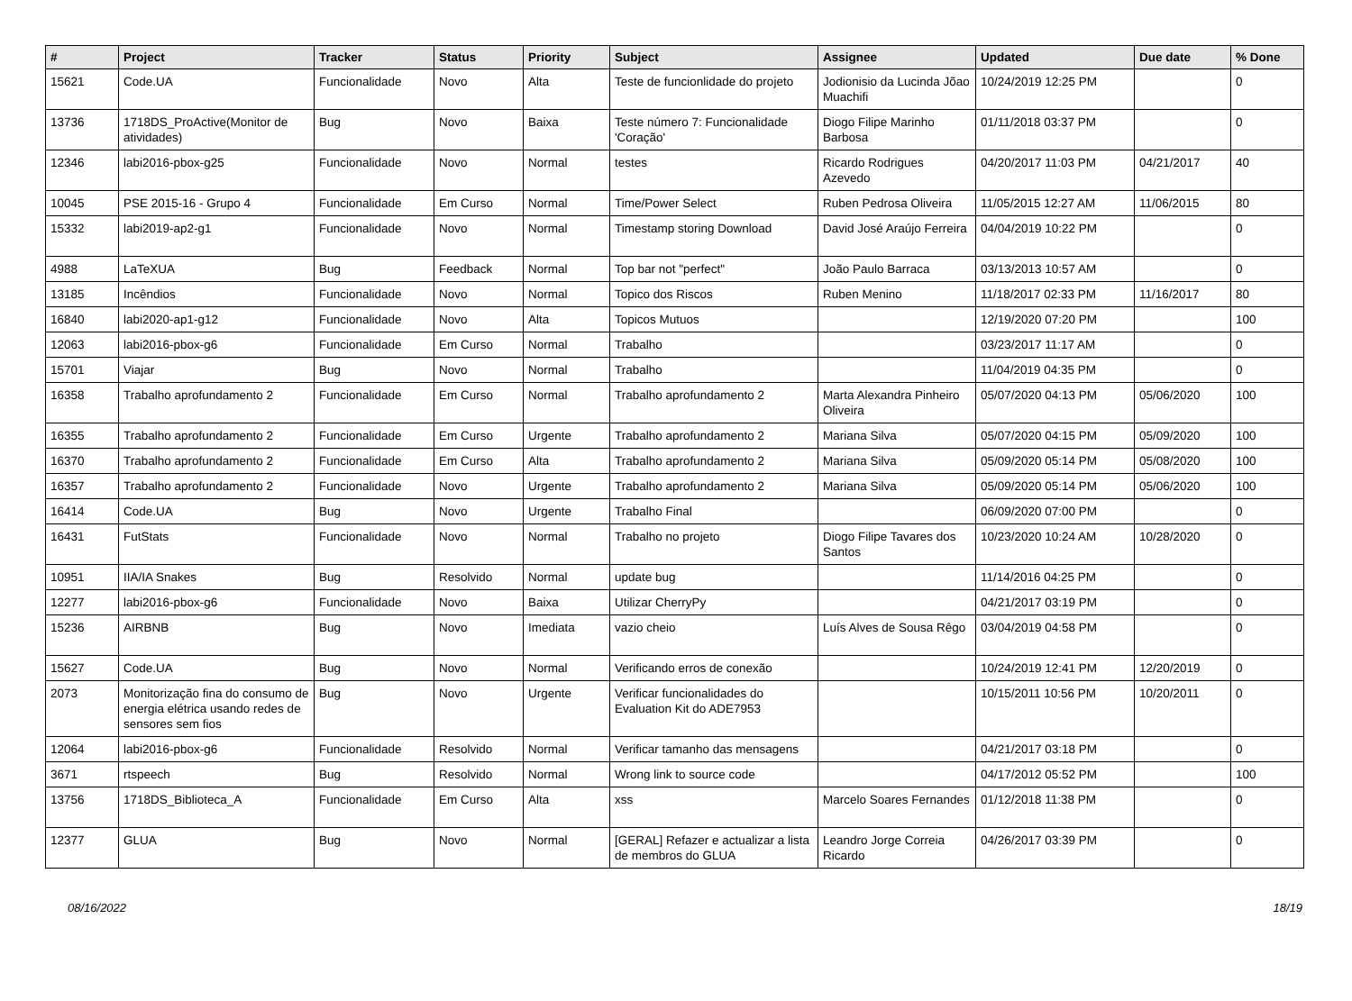| # | Project | Tracker | Status | Priority | Subject | Assignee | Updated | Due date | % Done |
| --- | --- | --- | --- | --- | --- | --- | --- | --- | --- |
| 15621 | Code.UA | Funcionalidade | Novo | Alta | Teste de funcionlidade do projeto | Jodionisio da Lucinda Jõao Muachifi | 10/24/2019 12:25 PM | | 0 |
| 13736 | 1718DS_ProActive(Monitor de atividades) | Bug | Novo | Baixa | Teste número 7: Funcionalidade 'Coração' | Diogo Filipe Marinho Barbosa | 01/11/2018 03:37 PM | | 0 |
| 12346 | labi2016-pbox-g25 | Funcionalidade | Novo | Normal | testes | Ricardo Rodrigues Azevedo | 04/20/2017 11:03 PM | 04/21/2017 | 40 |
| 10045 | PSE 2015-16 - Grupo 4 | Funcionalidade | Em Curso | Normal | Time/Power Select | Ruben Pedrosa Oliveira | 11/05/2015 12:27 AM | 11/06/2015 | 80 |
| 15332 | labi2019-ap2-g1 | Funcionalidade | Novo | Normal | Timestamp storing Download | David José Araújo Ferreira | 04/04/2019 10:22 PM | | 0 |
| 4988 | LaTeXUA | Bug | Feedback | Normal | Top bar not "perfect" | João Paulo Barraca | 03/13/2013 10:57 AM | | 0 |
| 13185 | Incêndios | Funcionalidade | Novo | Normal | Topico dos Riscos | Ruben Menino | 11/18/2017 02:33 PM | 11/16/2017 | 80 |
| 16840 | labi2020-ap1-g12 | Funcionalidade | Novo | Alta | Topicos Mutuos | | 12/19/2020 07:20 PM | | 100 |
| 12063 | labi2016-pbox-g6 | Funcionalidade | Em Curso | Normal | Trabalho | | 03/23/2017 11:17 AM | | 0 |
| 15701 | Viajar | Bug | Novo | Normal | Trabalho | | 11/04/2019 04:35 PM | | 0 |
| 16358 | Trabalho aprofundamento 2 | Funcionalidade | Em Curso | Normal | Trabalho aprofundamento 2 | Marta Alexandra Pinheiro Oliveira | 05/07/2020 04:13 PM | 05/06/2020 | 100 |
| 16355 | Trabalho aprofundamento 2 | Funcionalidade | Em Curso | Urgente | Trabalho aprofundamento 2 | Mariana Silva | 05/07/2020 04:15 PM | 05/09/2020 | 100 |
| 16370 | Trabalho aprofundamento 2 | Funcionalidade | Em Curso | Alta | Trabalho aprofundamento 2 | Mariana Silva | 05/09/2020 05:14 PM | 05/08/2020 | 100 |
| 16357 | Trabalho aprofundamento 2 | Funcionalidade | Novo | Urgente | Trabalho aprofundamento 2 | Mariana Silva | 05/09/2020 05:14 PM | 05/06/2020 | 100 |
| 16414 | Code.UA | Bug | Novo | Urgente | Trabalho Final | | 06/09/2020 07:00 PM | | 0 |
| 16431 | FutStats | Funcionalidade | Novo | Normal | Trabalho no projeto | Diogo Filipe Tavares dos Santos | 10/23/2020 10:24 AM | 10/28/2020 | 0 |
| 10951 | IIA/IA Snakes | Bug | Resolvido | Normal | update bug | | 11/14/2016 04:25 PM | | 0 |
| 12277 | labi2016-pbox-g6 | Funcionalidade | Novo | Baixa | Utilizar CherryPy | | 04/21/2017 03:19 PM | | 0 |
| 15236 | AIRBNB | Bug | Novo | Imediata | vazio cheio | Luís Alves de Sousa Rêgo | 03/04/2019 04:58 PM | | 0 |
| 15627 | Code.UA | Bug | Novo | Normal | Verificando erros de conexão | | 10/24/2019 12:41 PM | 12/20/2019 | 0 |
| 2073 | Monitorização fina do consumo de energia elétrica usando redes de sensores sem fios | Bug | Novo | Urgente | Verificar funcionalidades do Evaluation Kit do ADE7953 | | 10/15/2011 10:56 PM | 10/20/2011 | 0 |
| 12064 | labi2016-pbox-g6 | Funcionalidade | Resolvido | Normal | Verificar tamanho das mensagens | | 04/21/2017 03:18 PM | | 0 |
| 3671 | rtspeech | Bug | Resolvido | Normal | Wrong link to source code | | 04/17/2012 05:52 PM | | 100 |
| 13756 | 1718DS_Biblioteca_A | Funcionalidade | Em Curso | Alta | xss | Marcelo Soares Fernandes | 01/12/2018 11:38 PM | | 0 |
| 12377 | GLUA | Bug | Novo | Normal | [GERAL] Refazer e actualizar a lista de membros do GLUA | Leandro Jorge Correia Ricardo | 04/26/2017 03:39 PM | | 0 |
08/16/2022 18/19